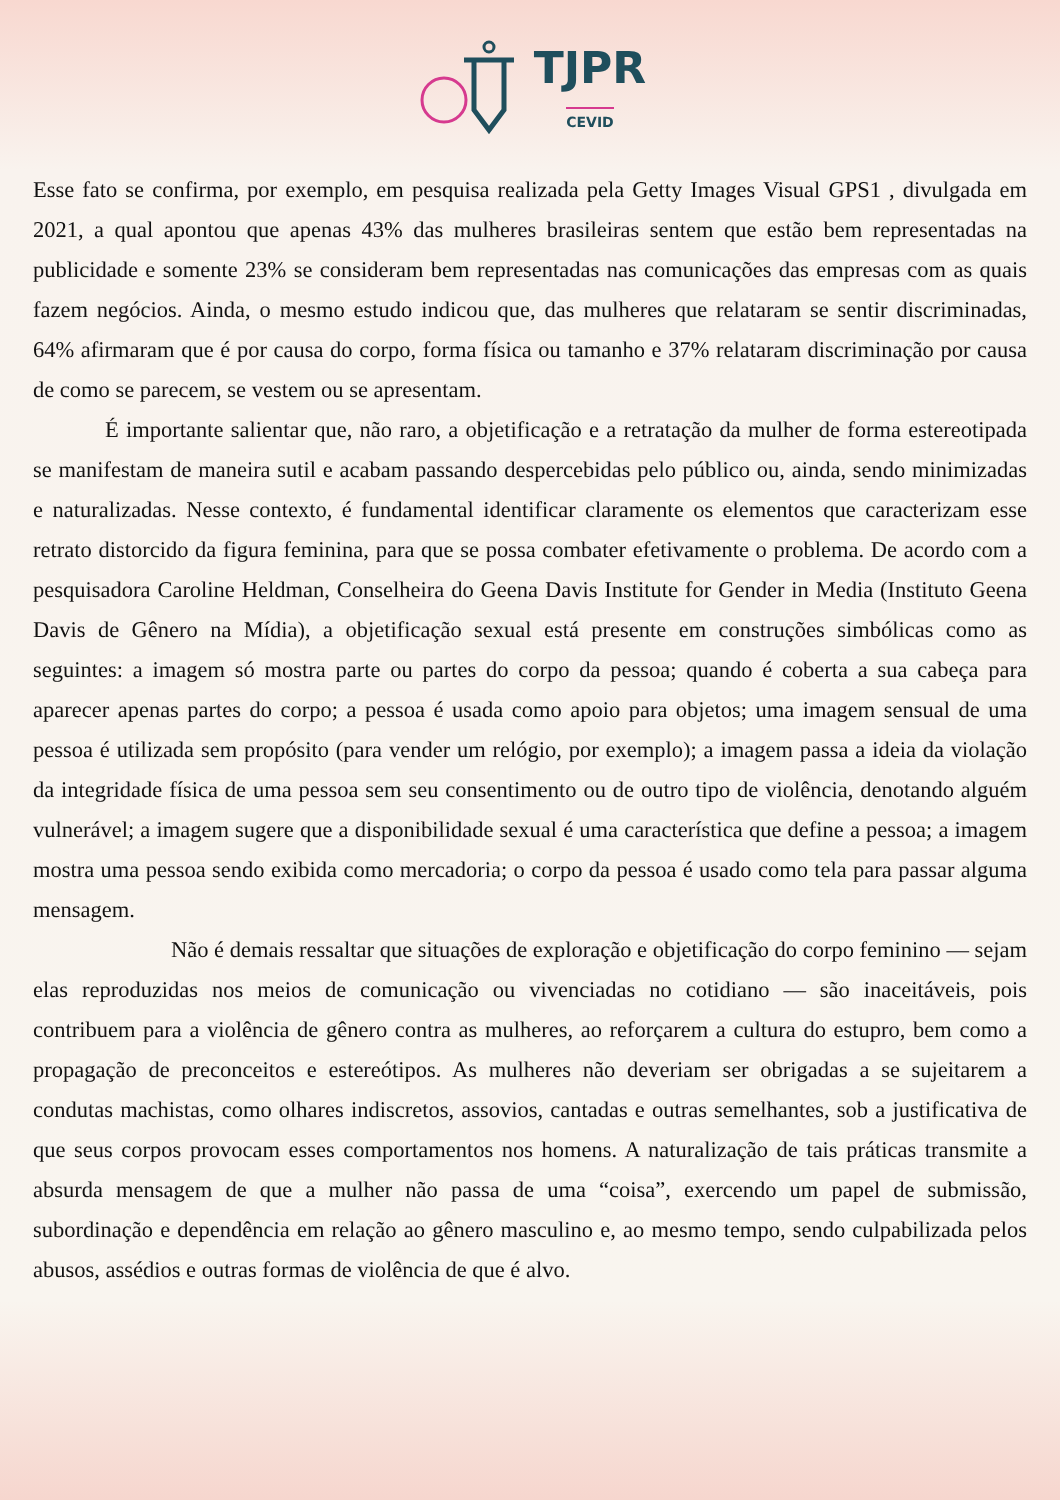TJPR
CEVID
Esse fato se confirma, por exemplo, em pesquisa realizada pela Getty Images Visual GPS1 , divulgada em 2021, a qual apontou que apenas 43% das mulheres brasileiras sentem que estão bem representadas na publicidade e somente 23% se consideram bem representadas nas comunicações das empresas com as quais fazem negócios. Ainda, o mesmo estudo indicou que, das mulheres que relataram se sentir discriminadas, 64% afirmaram que é por causa do corpo, forma física ou tamanho e 37% relataram discriminação por causa de como se parecem, se vestem ou se apresentam.
É importante salientar que, não raro, a objetificação e a retratação da mulher de forma estereotipada se manifestam de maneira sutil e acabam passando despercebidas pelo público ou, ainda, sendo minimizadas e naturalizadas. Nesse contexto, é fundamental identificar claramente os elementos que caracterizam esse retrato distorcido da figura feminina, para que se possa combater efetivamente o problema. De acordo com a pesquisadora Caroline Heldman, Conselheira do Geena Davis Institute for Gender in Media (Instituto Geena Davis de Gênero na Mídia), a objetificação sexual está presente em construções simbólicas como as seguintes: a imagem só mostra parte ou partes do corpo da pessoa; quando é coberta a sua cabeça para aparecer apenas partes do corpo; a pessoa é usada como apoio para objetos; uma imagem sensual de uma pessoa é utilizada sem propósito (para vender um relógio, por exemplo); a imagem passa a ideia da violação da integridade física de uma pessoa sem seu consentimento ou de outro tipo de violência, denotando alguém vulnerável; a imagem sugere que a disponibilidade sexual é uma característica que define a pessoa; a imagem mostra uma pessoa sendo exibida como mercadoria; o corpo da pessoa é usado como tela para passar alguma mensagem.
Não é demais ressaltar que situações de exploração e objetificação do corpo feminino — sejam elas reproduzidas nos meios de comunicação ou vivenciadas no cotidiano — são inaceitáveis, pois contribuem para a violência de gênero contra as mulheres, ao reforçarem a cultura do estupro, bem como a propagação de preconceitos e estereótipos. As mulheres não deveriam ser obrigadas a se sujeitarem a condutas machistas, como olhares indiscretos, assovios, cantadas e outras semelhantes, sob a justificativa de que seus corpos provocam esses comportamentos nos homens. A naturalização de tais práticas transmite a absurda mensagem de que a mulher não passa de uma “coisa”, exercendo um papel de submissão, subordinação e dependência em relação ao gênero masculino e, ao mesmo tempo, sendo culpabilizada pelos abusos, assédios e outras formas de violência de que é alvo.